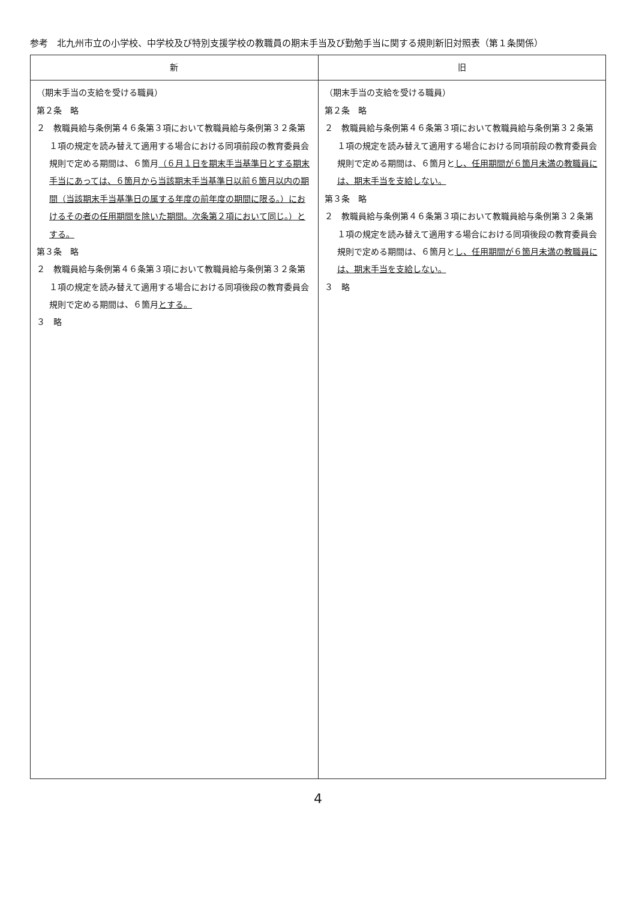参考　北九州市立の小学校、中学校及び特別支援学校の教職員の期末手当及び勤勉手当に関する規則新旧対照表（第１条関係）
| 新 | 旧 |
| --- | --- |
| （期末手当の支給を受ける職員） 第２条 略 ２ 教職員給与条例第４６条第３項において教職員給与条例第３２条第１項の規定を読み替えて適用する場合における同項前段の教育委員会規則で定める期間は、６箇月 （６月１日を期末手当基準日とする期末手当にあっては、６箇月から当該期末手当基準日以前６箇月以内の期間（当該期末手当基準日の属する年度の前年度の期間に限る。）におけるその者の任用期間を除いた期間。次条第２項において同じ。）とする。 第３条 略 ２ 教職員給与条例第４６条第３項において教職員給与条例第３２条第１項の規定を読み替えて適用する場合における同項後段の教育委員会規則で定める期間は、６箇月 とする。 ３ 略 | （期末手当の支給を受ける職員） 第２条 略 ２ 教職員給与条例第４６条第３項において教職員給与条例第３２条第１項の規定を読み替えて適用する場合における同項前段の教育委員会規則で定める期間は、６箇月と し、任用期間が６箇月未満の教職員には、期末手当を支給しない。 第３条 略 ２ 教職員給与条例第４６条第３項において教職員給与条例第３２条第１項の規定を読み替えて適用する場合における同項後段の教育委員会規則で定める期間は、６箇月と し、任用期間が６箇月未満の教職員には、期末手当を支給しない。 ３ 略 |
4